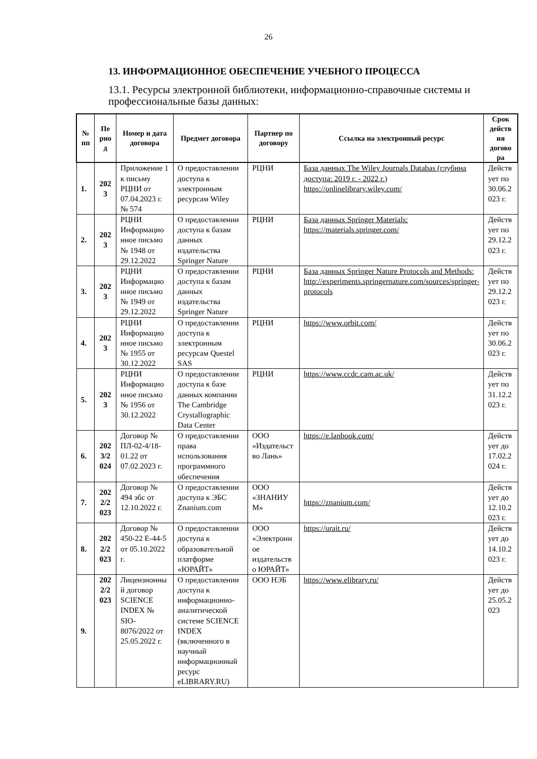26
13. ИНФОРМАЦИОННОЕ ОБЕСПЕЧЕНИЕ УЧЕБНОГО ПРОЦЕССА
13.1. Ресурсы электронной библиотеки, информационно-справочные системы и профессиональные базы данных:
| № пп | Пе рио д | Номер и дата договора | Предмет договора | Партнер по договору | Ссылка на электронный ресурс | Срок действ ия догово ра |
| --- | --- | --- | --- | --- | --- | --- |
| 1. | 202 3 | Приложение 1 к письму РЦНИ от 07.04.2023 г. № 574 | О предоставлении доступа к электронным ресурсам Wiley | РЦНИ | База данных The Wiley Journals Databas (глубина доступа: 2019 г. - 2022 г.) https://onlinelibrary.wiley.com/ | Действ ует по 30.06.2 023 г. |
| 2. | 202 3 | РЦНИ Информацио нное письмо № 1948 от 29.12.2022 | О предоставлении доступа к базам данных издательства Springer Nature | РЦНИ | База данных Springer Materials: https://materials.springer.com/ | Действ ует по 29.12.2 023 г. |
| 3. | 202 3 | РЦНИ Информацио нное письмо № 1949 от 29.12.2022 | О предоставлении доступа к базам данных издательства Springer Nature | РЦНИ | База данных Springer Nature Protocols and Methods: http://experiments.springernature.com/sources/springer-protocols | Действ ует по 29.12.2 023 г. |
| 4. | 202 3 | РЦНИ Информацио нное письмо № 1955 от 30.12.2022 | О предоставлении доступа к электронным ресурсам Questel SAS | РЦНИ | https://www.orbit.com/ | Действ ует по 30.06.2 023 г. |
| 5. | 202 3 | РЦНИ Информацио нное письмо № 1956 от 30.12.2022 | О предоставлении доступа к базе данных компании The Cambridge Crystallographic Data Center | РЦНИ | https://www.ccdc.cam.ac.uk/ | Действ ует по 31.12.2 023 г. |
| 6. | 202 3/2 024 | Договор № ПЛ-02-4/18-01.22 от 07.02.2023 г. | О предоставлении права использования программного обеспечения | ООО «Издательст во Лань» | https://e.lanbook.com/ | Действ ует до 17.02.2 024 г. |
| 7. | 202 2/2 023 | Договор № 494 эбс от 12.10.2022 г. | О предоставлении доступа к ЭБС Znanium.com | ООО «ЗНАНИУ М» | https://znanium.com/ | Действ ует до 12.10.2 023 г. |
| 8. | 202 2/2 023 | Договор № 450-22 Е-44-5 от 05.10.2022 г. | О предоставлении доступа к образовательной платформе «ЮРАЙТ» | ООО «Электронн ое издательств о ЮРАЙТ» | https://urait.ru/ | Действ ует до 14.10.2 023 г. |
| 9. | 202 2/2 023 | Лицензионны й договор SCIENCE INDEX № SIO-8076/2022 от 25.05.2022 г. | О предоставлении доступа к информационно-аналитической системе SCIENCE INDEX (включенного в научный информационный ресурс eLIBRARY.RU) | ООО НЭБ | https://www.elibrary.ru/ | Действ ует до 25.05.2 023 |